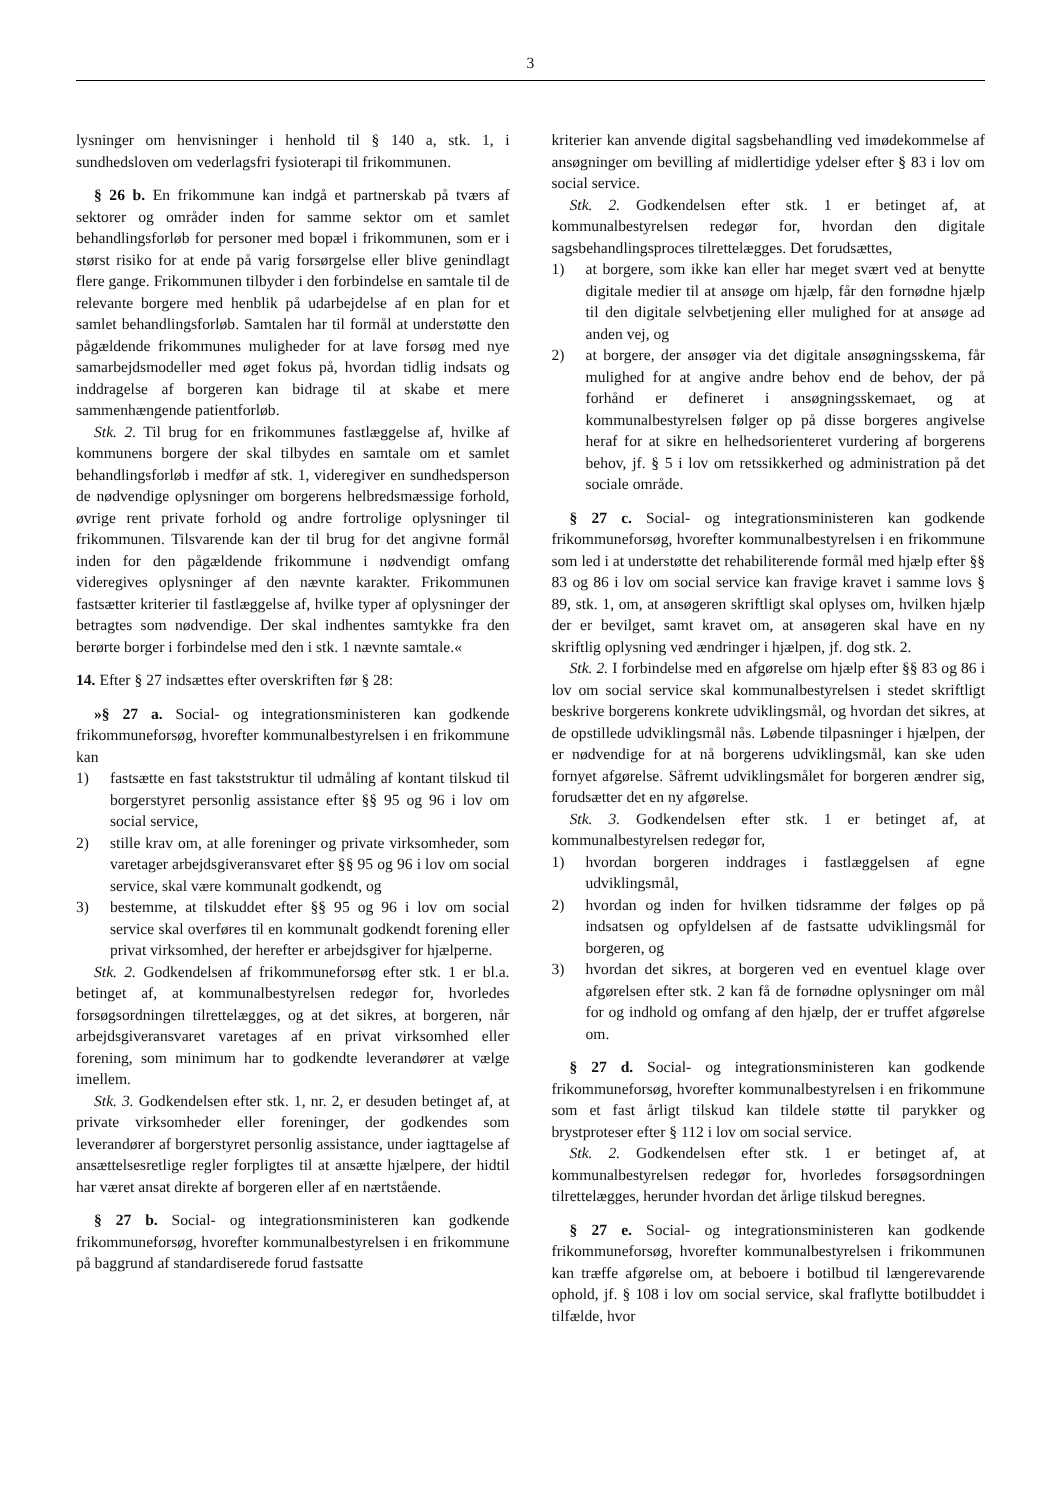3
lysninger om henvisninger i henhold til § 140 a, stk. 1, i sundhedsloven om vederlagsfri fysioterapi til frikommunen.
§ 26 b. En frikommune kan indgå et partnerskab på tværs af sektorer og områder inden for samme sektor om et samlet behandlingsforløb for personer med bopæl i frikommunen, som er i størst risiko for at ende på varig forsørgelse eller blive genindlagt flere gange. Frikommunen tilbyder i den forbindelse en samtale til de relevante borgere med henblik på udarbejdelse af en plan for et samlet behandlingsforløb. Samtalen har til formål at understøtte den pågældende frikommunes muligheder for at lave forsøg med nye samarbejdsmodeller med øget fokus på, hvordan tidlig indsats og inddragelse af borgeren kan bidrage til at skabe et mere sammenhængende patientforløb.
Stk. 2. Til brug for en frikommunes fastlæggelse af, hvilke af kommunens borgere der skal tilbydes en samtale om et samlet behandlingsforløb i medfør af stk. 1, videregiver en sundhedsperson de nødvendige oplysninger om borgerens helbredsmæssige forhold, øvrige rent private forhold og andre fortrolige oplysninger til frikommunen. Tilsvarende kan der til brug for det angivne formål inden for den pågældende frikommune i nødvendigt omfang videregives oplysninger af den nævnte karakter. Frikommunen fastsætter kriterier til fastlæggelse af, hvilke typer af oplysninger der betragtes som nødvendige. Der skal indhentes samtykke fra den berørte borger i forbindelse med den i stk. 1 nævnte samtale.«
14. Efter § 27 indsættes efter overskriften før § 28:
»§ 27 a. Social- og integrationsministeren kan godkende frikommuneforsøg, hvorefter kommunalbestyrelsen i en frikommune kan
1) fastsætte en fast takststruktur til udmåling af kontant tilskud til borgerstyret personlig assistance efter §§ 95 og 96 i lov om social service,
2) stille krav om, at alle foreninger og private virksomheder, som varetager arbejdsgiveransvaret efter §§ 95 og 96 i lov om social service, skal være kommunalt godkendt, og
3) bestemme, at tilskuddet efter §§ 95 og 96 i lov om social service skal overføres til en kommunalt godkendt forening eller privat virksomhed, der herefter er arbejdsgiver for hjælperne.
Stk. 2. Godkendelsen af frikommuneforsøg efter stk. 1 er bl.a. betinget af, at kommunalbestyrelsen redegør for, hvorledes forsøgsordningen tilrettelægges, og at det sikres, at borgeren, når arbejdsgiveransvaret varetages af en privat virksomhed eller forening, som minimum har to godkendte leverandører at vælge imellem.
Stk. 3. Godkendelsen efter stk. 1, nr. 2, er desuden betinget af, at private virksomheder eller foreninger, der godkendes som leverandører af borgerstyret personlig assistance, under iagttagelse af ansættelsesretlige regler forpligtes til at ansætte hjælpere, der hidtil har været ansat direkte af borgeren eller af en nærtstående.
§ 27 b. Social- og integrationsministeren kan godkende frikommuneforsøg, hvorefter kommunalbestyrelsen i en frikommune på baggrund af standardiserede forud fastsatte
kriterier kan anvende digital sagsbehandling ved imødekommelse af ansøgninger om bevilling af midlertidige ydelser efter § 83 i lov om social service.
Stk. 2. Godkendelsen efter stk. 1 er betinget af, at kommunalbestyrelsen redegør for, hvordan den digitale sagsbehandlingsproces tilrettelægges. Det forudsættes,
1) at borgere, som ikke kan eller har meget svært ved at benytte digitale medier til at ansøge om hjælp, får den fornødne hjælp til den digitale selvbetjening eller mulighed for at ansøge ad anden vej, og
2) at borgere, der ansøger via det digitale ansøgningsskema, får mulighed for at angive andre behov end de behov, der på forhånd er defineret i ansøgningsskemaet, og at kommunalbestyrelsen følger op på disse borgeres angivelse heraf for at sikre en helhedsorienteret vurdering af borgerens behov, jf. § 5 i lov om retssikkerhed og administration på det sociale område.
§ 27 c. Social- og integrationsministeren kan godkende frikommuneforsøg, hvorefter kommunalbestyrelsen i en frikommune som led i at understøtte det rehabiliterende formål med hjælp efter §§ 83 og 86 i lov om social service kan fravige kravet i samme lovs § 89, stk. 1, om, at ansøgeren skriftligt skal oplyses om, hvilken hjælp der er bevilget, samt kravet om, at ansøgeren skal have en ny skriftlig oplysning ved ændringer i hjælpen, jf. dog stk. 2.
Stk. 2. I forbindelse med en afgørelse om hjælp efter §§ 83 og 86 i lov om social service skal kommunalbestyrelsen i stedet skriftligt beskrive borgerens konkrete udviklingsmål, og hvordan det sikres, at de opstillede udviklingsmål nås. Løbende tilpasninger i hjælpen, der er nødvendige for at nå borgerens udviklingsmål, kan ske uden fornyet afgørelse. Såfremt udviklingsmålet for borgeren ændrer sig, forudsætter det en ny afgørelse.
Stk. 3. Godkendelsen efter stk. 1 er betinget af, at kommunalbestyrelsen redegør for,
1) hvordan borgeren inddrages i fastlæggelsen af egne udviklingsmål,
2) hvordan og inden for hvilken tidsramme der følges op på indsatsen og opfyldelsen af de fastsatte udviklingsmål for borgeren, og
3) hvordan det sikres, at borgeren ved en eventuel klage over afgørelsen efter stk. 2 kan få de fornødne oplysninger om mål for og indhold og omfang af den hjælp, der er truffet afgørelse om.
§ 27 d. Social- og integrationsministeren kan godkende frikommuneforsøg, hvorefter kommunalbestyrelsen i en frikommune som et fast årligt tilskud kan tildele støtte til parykker og brystproteser efter § 112 i lov om social service.
Stk. 2. Godkendelsen efter stk. 1 er betinget af, at kommunalbestyrelsen redegør for, hvorledes forsøgsordningen tilrettelægges, herunder hvordan det årlige tilskud beregnes.
§ 27 e. Social- og integrationsministeren kan godkende frikommuneforsøg, hvorefter kommunalbestyrelsen i frikommunen kan træffe afgørelse om, at beboere i botilbud til længerevarende ophold, jf. § 108 i lov om social service, skal fraflytte botilbuddet i tilfælde, hvor